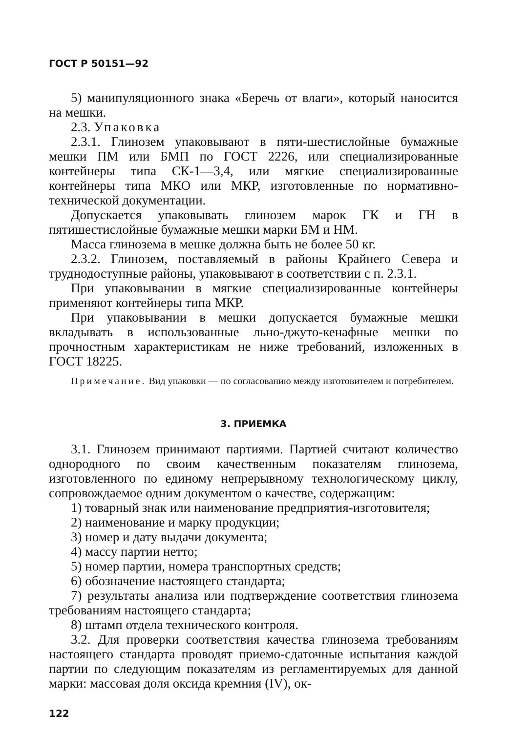ГОСТ Р 50151—92
5) манипуляционного знака «Беречь от влаги», который наносится на мешки.
2.3. Упаковка
2.3.1. Глинозем упаковывают в пяти-шестислойные бумажные мешки ПМ или БМП по ГОСТ 2226, или специализированные контейнеры типа СК-1—3,4, или мягкие специализированные контейнеры типа МКО или МКР, изготовленные по нормативно-технической документации.
Допускается упаковывать глинозем марок ГК и ГН в пятишестислойные бумажные мешки марки БМ и НМ.
Масса глинозема в мешке должна быть не более 50 кг.
2.3.2. Глинозем, поставляемый в районы Крайнего Севера и труднодоступные районы, упаковывают в соответствии с п. 2.3.1.
При упаковывании в мягкие специализированные контейнеры применяют контейнеры типа МКР.
При упаковывании в мешки допускается бумажные мешки вкладывать в использованные льно-джуто-кенафные мешки по прочностным характеристикам не ниже требований, изложенных в ГОСТ 18225.
Примечание. Вид упаковки — по согласованию между изготовителем и потребителем.
3. ПРИЕМКА
3.1. Глинозем принимают партиями. Партией считают количество однородного по своим качественным показателям глинозема, изготовленного по единому непрерывному технологическому циклу, сопровождаемое одним документом о качестве, содержащим:
1) товарный знак или наименование предприятия-изготовителя;
2) наименование и марку продукции;
3) номер и дату выдачи документа;
4) массу партии нетто;
5) номер партии, номера транспортных средств;
6) обозначение настоящего стандарта;
7) результаты анализа или подтверждение соответствия глинозема требованиям настоящего стандарта;
8) штамп отдела технического контроля.
3.2. Для проверки соответствия качества глинозема требованиям настоящего стандарта проводят приемо-сдаточные испытания каждой партии по следующим показателям из регламентируемых для данной марки: массовая доля оксида кремния (IV), ок-
122